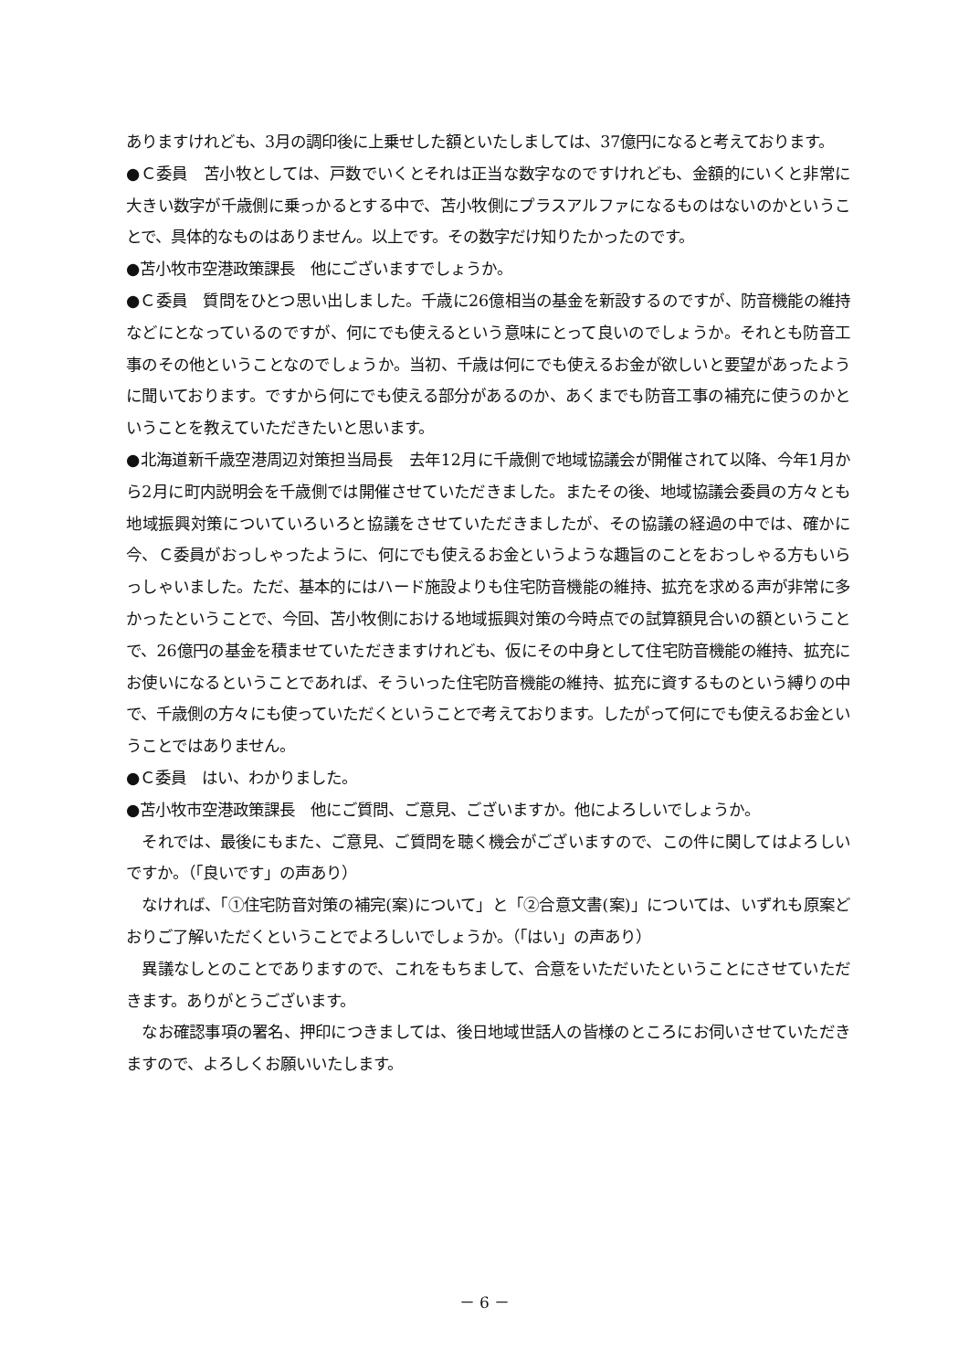ありますけれども、3月の調印後に上乗せした額といたしましては、37億円になると考えております。
●Ｃ委員　苫小牧としては、戸数でいくとそれは正当な数字なのですけれども、金額的にいくと非常に大きい数字が千歳側に乗っかるとする中で、苫小牧側にプラスアルファになるものはないのかということで、具体的なものはありません。以上です。その数字だけ知りたかったのです。
●苫小牧市空港政策課長　他にございますでしょうか。
●Ｃ委員　質問をひとつ思い出しました。千歳に26億相当の基金を新設するのですが、防音機能の維持などにとなっているのですが、何にでも使えるという意味にとって良いのでしょうか。それとも防音工事のその他ということなのでしょうか。当初、千歳は何にでも使えるお金が欲しいと要望があったように聞いております。ですから何にでも使える部分があるのか、あくまでも防音工事の補充に使うのかということを教えていただきたいと思います。
●北海道新千歳空港周辺対策担当局長　去年12月に千歳側で地域協議会が開催されて以降、今年1月から2月に町内説明会を千歳側では開催させていただきました。またその後、地域協議会委員の方々とも地域振興対策についていろいろと協議をさせていただきましたが、その協議の経過の中では、確かに今、Ｃ委員がおっしゃったように、何にでも使えるお金というような趣旨のことをおっしゃる方もいらっしゃいました。ただ、基本的にはハード施設よりも住宅防音機能の維持、拡充を求める声が非常に多かったということで、今回、苫小牧側における地域振興対策の今時点での試算額見合いの額ということで、26億円の基金を積ませていただきますけれども、仮にその中身として住宅防音機能の維持、拡充にお使いになるということであれば、そういった住宅防音機能の維持、拡充に資するものという縛りの中で、千歳側の方々にも使っていただくということで考えております。したがって何にでも使えるお金ということではありません。
●Ｃ委員　はい、わかりました。
●苫小牧市空港政策課長　他にご質問、ご意見、ございますか。他によろしいでしょうか。
　それでは、最後にもまた、ご意見、ご質問を聴く機会がございますので、この件に関してはよろしいですか。（「良いです」の声あり）
　なければ、「①住宅防音対策の補完(案)について」と「②合意文書(案)」については、いずれも原案どおりご了解いただくということでよろしいでしょうか。（「はい」の声あり）
　異議なしとのことでありますので、これをもちまして、合意をいただいたということにさせていただきます。ありがとうございます。
　なお確認事項の署名、押印につきましては、後日地域世話人の皆様のところにお伺いさせていただきますので、よろしくお願いいたします。
－ 6 －